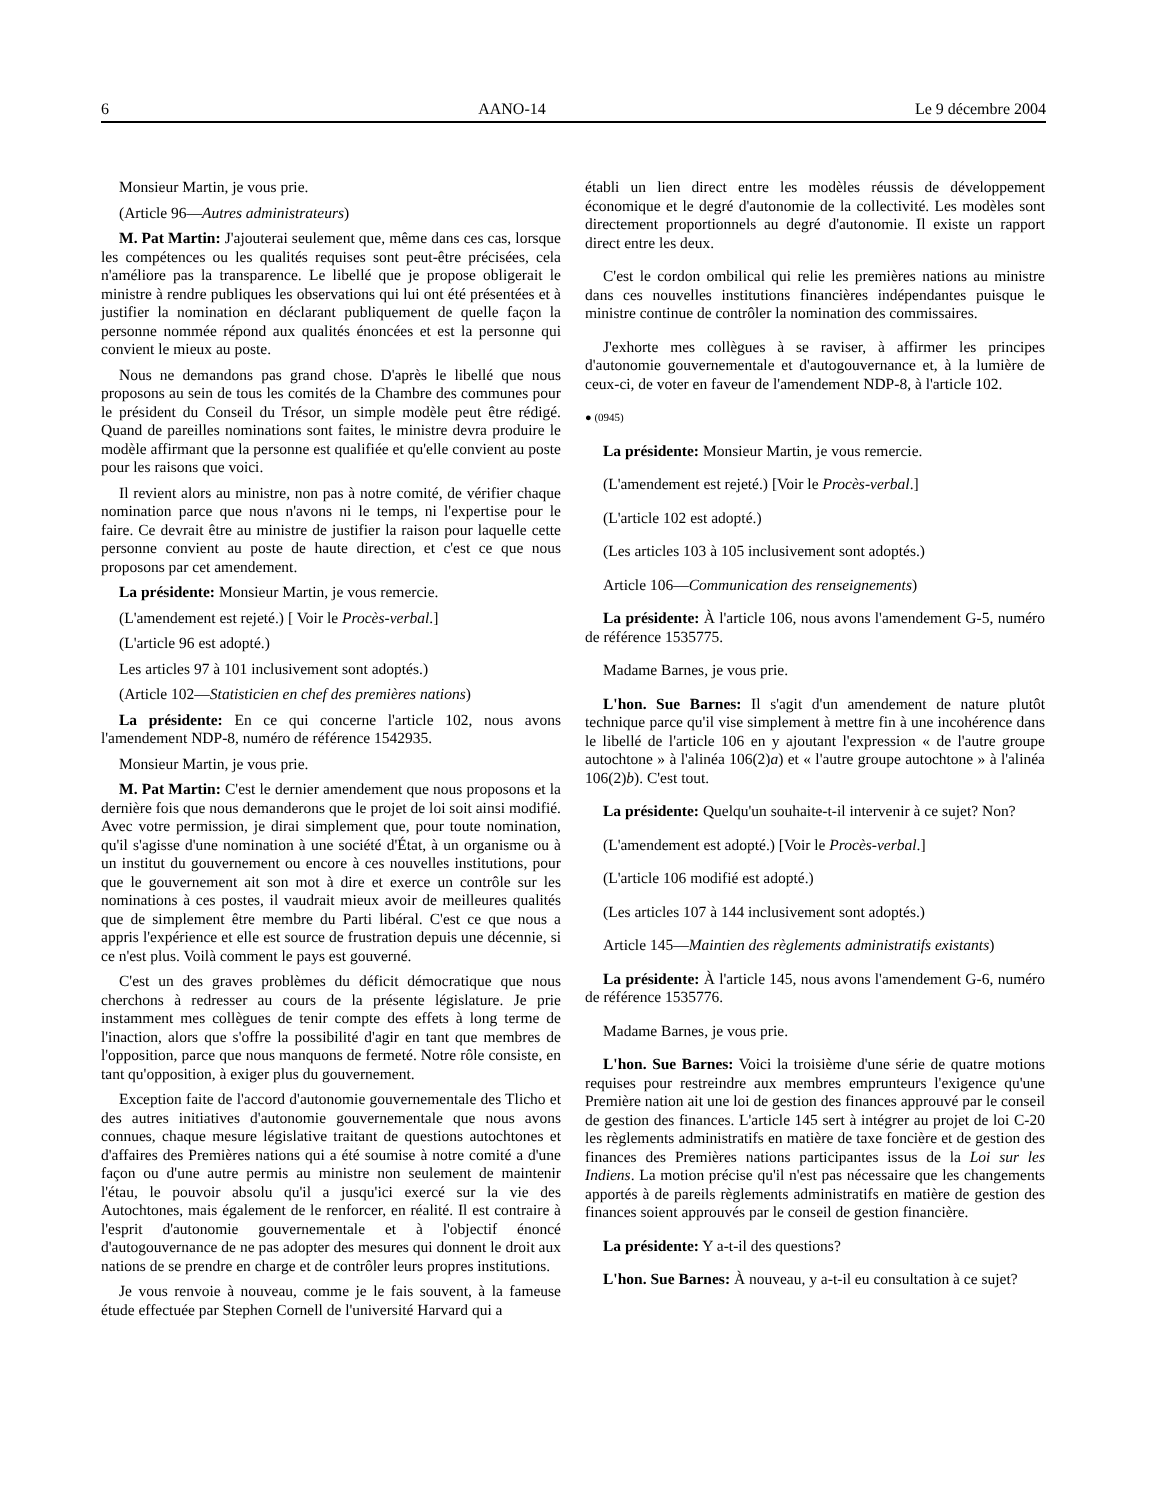6 AANO-14 Le 9 décembre 2004
Monsieur Martin, je vous prie.
(Article 96—Autres administrateurs)
M. Pat Martin: J'ajouterai seulement que, même dans ces cas, lorsque les compétences ou les qualités requises sont peut-être précisées, cela n'améliore pas la transparence. Le libellé que je propose obligerait le ministre à rendre publiques les observations qui lui ont été présentées et à justifier la nomination en déclarant publiquement de quelle façon la personne nommée répond aux qualités énoncées et est la personne qui convient le mieux au poste.
Nous ne demandons pas grand chose. D'après le libellé que nous proposons au sein de tous les comités de la Chambre des communes pour le président du Conseil du Trésor, un simple modèle peut être rédigé. Quand de pareilles nominations sont faites, le ministre devra produire le modèle affirmant que la personne est qualifiée et qu'elle convient au poste pour les raisons que voici.
Il revient alors au ministre, non pas à notre comité, de vérifier chaque nomination parce que nous n'avons ni le temps, ni l'expertise pour le faire. Ce devrait être au ministre de justifier la raison pour laquelle cette personne convient au poste de haute direction, et c'est ce que nous proposons par cet amendement.
La présidente: Monsieur Martin, je vous remercie.
(L'amendement est rejeté.) [ Voir le Procès-verbal.]
(L'article 96 est adopté.)
Les articles 97 à 101 inclusivement sont adoptés.)
(Article 102—Statisticien en chef des premières nations)
La présidente: En ce qui concerne l'article 102, nous avons l'amendement NDP-8, numéro de référence 1542935.
Monsieur Martin, je vous prie.
M. Pat Martin: C'est le dernier amendement que nous proposons et la dernière fois que nous demanderons que le projet de loi soit ainsi modifié. Avec votre permission, je dirai simplement que, pour toute nomination, qu'il s'agisse d'une nomination à une société d'État, à un organisme ou à un institut du gouvernement ou encore à ces nouvelles institutions, pour que le gouvernement ait son mot à dire et exerce un contrôle sur les nominations à ces postes, il vaudrait mieux avoir de meilleures qualités que de simplement être membre du Parti libéral. C'est ce que nous a appris l'expérience et elle est source de frustration depuis une décennie, si ce n'est plus. Voilà comment le pays est gouverné.
C'est un des graves problèmes du déficit démocratique que nous cherchons à redresser au cours de la présente législature. Je prie instamment mes collègues de tenir compte des effets à long terme de l'inaction, alors que s'offre la possibilité d'agir en tant que membres de l'opposition, parce que nous manquons de fermeté. Notre rôle consiste, en tant qu'opposition, à exiger plus du gouvernement.
Exception faite de l'accord d'autonomie gouvernementale des Tlicho et des autres initiatives d'autonomie gouvernementale que nous avons connues, chaque mesure législative traitant de questions autochtones et d'affaires des Premières nations qui a été soumise à notre comité a d'une façon ou d'une autre permis au ministre non seulement de maintenir l'étau, le pouvoir absolu qu'il a jusqu'ici exercé sur la vie des Autochtones, mais également de le renforcer, en réalité. Il est contraire à l'esprit d'autonomie gouvernementale et à l'objectif énoncé d'autogouvernance de ne pas adopter des mesures qui donnent le droit aux nations de se prendre en charge et de contrôler leurs propres institutions.
Je vous renvoie à nouveau, comme je le fais souvent, à la fameuse étude effectuée par Stephen Cornell de l'université Harvard qui a
établi un lien direct entre les modèles réussis de développement économique et le degré d'autonomie de la collectivité. Les modèles sont directement proportionnels au degré d'autonomie. Il existe un rapport direct entre les deux.
C'est le cordon ombilical qui relie les premières nations au ministre dans ces nouvelles institutions financières indépendantes puisque le ministre continue de contrôler la nomination des commissaires.
J'exhorte mes collègues à se raviser, à affirmer les principes d'autonomie gouvernementale et d'autogouvernance et, à la lumière de ceux-ci, de voter en faveur de l'amendement NDP-8, à l'article 102.
● (0945)
La présidente: Monsieur Martin, je vous remercie.
(L'amendement est rejeté.) [Voir le Procès-verbal.]
(L'article 102 est adopté.)
(Les articles 103 à 105 inclusivement sont adoptés.)
Article 106—Communication des renseignements)
La présidente: À l'article 106, nous avons l'amendement G-5, numéro de référence 1535775.
Madame Barnes, je vous prie.
L'hon. Sue Barnes: Il s'agit d'un amendement de nature plutôt technique parce qu'il vise simplement à mettre fin à une incohérence dans le libellé de l'article 106 en y ajoutant l'expression « de l'autre groupe autochtone » à l'alinéa 106(2)a) et « l'autre groupe autochtone » à l'alinéa 106(2)b). C'est tout.
La présidente: Quelqu'un souhaite-t-il intervenir à ce sujet? Non?
(L'amendement est adopté.) [Voir le Procès-verbal.]
(L'article 106 modifié est adopté.)
(Les articles 107 à 144 inclusivement sont adoptés.)
Article 145—Maintien des règlements administratifs existants)
La présidente: À l'article 145, nous avons l'amendement G-6, numéro de référence 1535776.
Madame Barnes, je vous prie.
L'hon. Sue Barnes: Voici la troisième d'une série de quatre motions requises pour restreindre aux membres emprunteurs l'exigence qu'une Première nation ait une loi de gestion des finances approuvé par le conseil de gestion des finances. L'article 145 sert à intégrer au projet de loi C-20 les règlements administratifs en matière de taxe foncière et de gestion des finances des Premières nations participantes issus de la Loi sur les Indiens. La motion précise qu'il n'est pas nécessaire que les changements apportés à de pareils règlements administratifs en matière de gestion des finances soient approuvés par le conseil de gestion financière.
La présidente: Y a-t-il des questions?
L'hon. Sue Barnes: À nouveau, y a-t-il eu consultation à ce sujet?